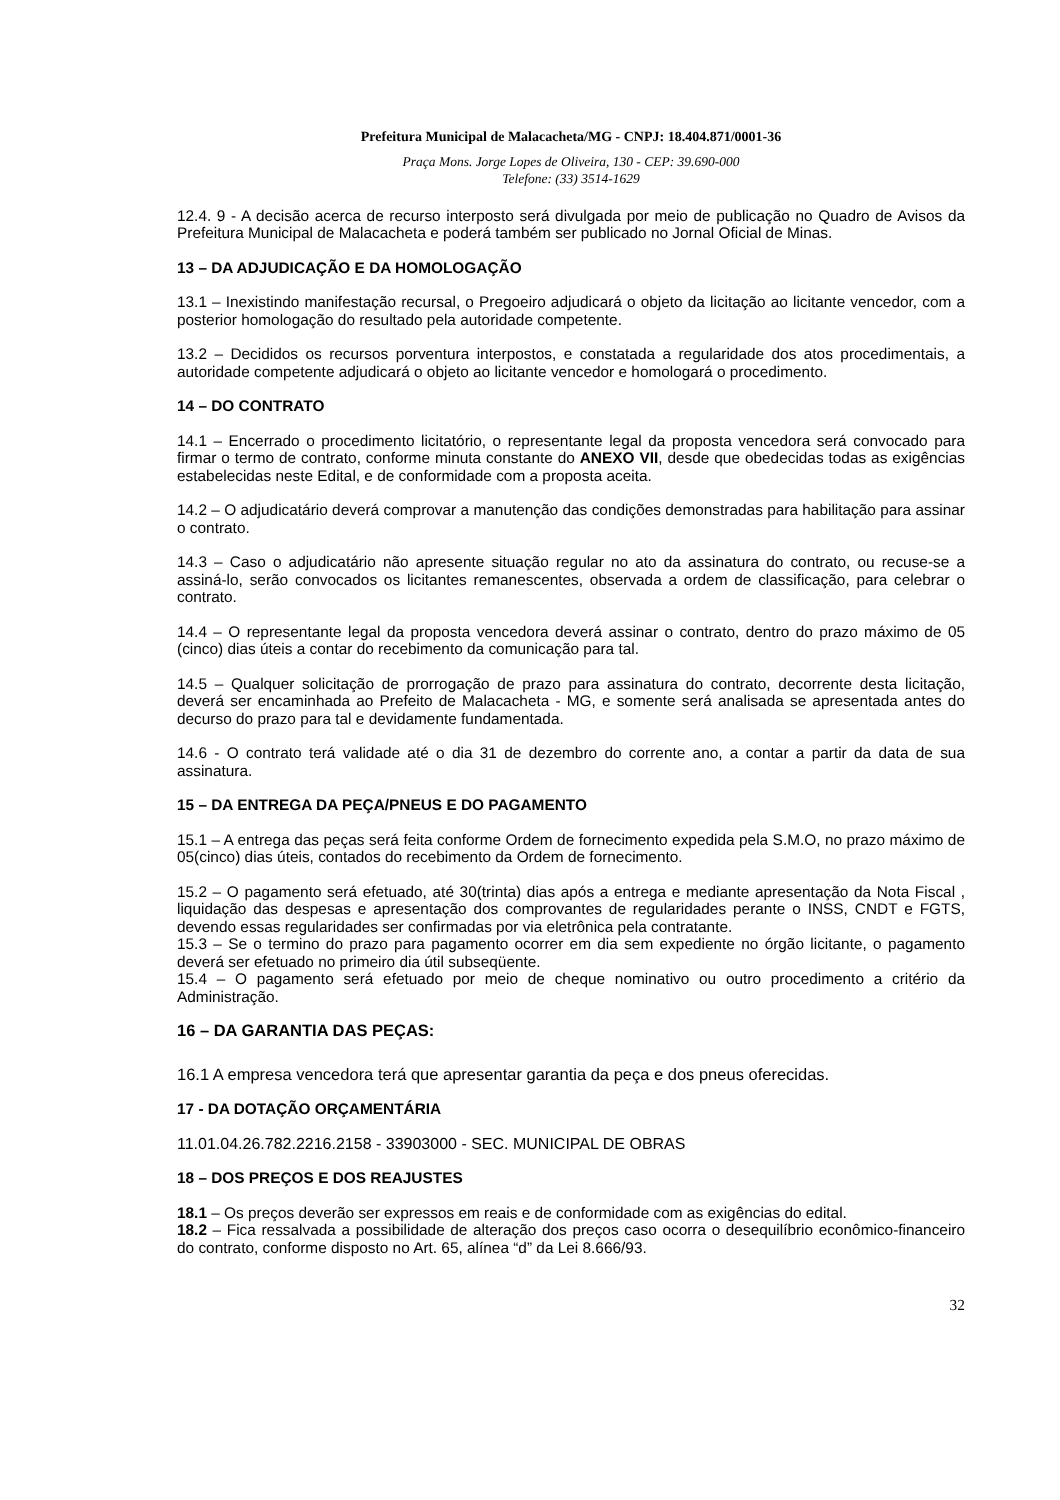Prefeitura Municipal de Malacacheta/MG - CNPJ: 18.404.871/0001-36
Praça Mons. Jorge Lopes de Oliveira, 130 - CEP: 39.690-000
Telefone: (33) 3514-1629
12.4. 9 - A decisão acerca de recurso interposto será divulgada por meio de publicação no Quadro de Avisos da Prefeitura Municipal de Malacacheta e poderá também ser publicado no Jornal Oficial de Minas.
13 – DA ADJUDICAÇÃO E DA HOMOLOGAÇÃO
13.1 – Inexistindo manifestação recursal, o Pregoeiro adjudicará o objeto da licitação ao licitante vencedor, com a posterior homologação do resultado pela autoridade competente.
13.2 – Decididos os recursos porventura interpostos, e constatada a regularidade dos atos procedimentais, a autoridade competente adjudicará o objeto ao licitante vencedor e homologará o procedimento.
14 – DO CONTRATO
14.1 – Encerrado o procedimento licitatório, o representante legal da proposta vencedora será convocado para firmar o termo de contrato, conforme minuta constante do ANEXO VII, desde que obedecidas todas as exigências estabelecidas neste Edital, e de conformidade com a proposta aceita.
14.2 – O adjudicatário deverá comprovar a manutenção das condições demonstradas para habilitação para assinar o contrato.
14.3 – Caso o adjudicatário não apresente situação regular no ato da assinatura do contrato, ou recuse-se a assiná-lo, serão convocados os licitantes remanescentes, observada a ordem de classificação, para celebrar o contrato.
14.4 – O representante legal da proposta vencedora deverá assinar o contrato, dentro do prazo máximo de 05 (cinco) dias úteis a contar do recebimento da comunicação para tal.
14.5 – Qualquer solicitação de prorrogação de prazo para assinatura do contrato, decorrente desta licitação, deverá ser encaminhada ao Prefeito de Malacacheta - MG, e somente será analisada se apresentada antes do decurso do prazo para tal e devidamente fundamentada.
14.6 - O contrato terá validade até o dia 31 de dezembro do corrente ano, a contar a partir da data de sua assinatura.
15 – DA ENTREGA DA PEÇA/PNEUS E DO PAGAMENTO
15.1 – A entrega das peças será feita conforme Ordem de fornecimento expedida pela S.M.O, no prazo máximo de 05(cinco) dias úteis, contados do recebimento da Ordem de fornecimento.
15.2 – O pagamento será efetuado, até 30(trinta) dias após a entrega e mediante apresentação da Nota Fiscal , liquidação das despesas e apresentação dos comprovantes de regularidades perante o INSS, CNDT e FGTS, devendo essas regularidades ser confirmadas por via eletrônica pela contratante.
15.3 – Se o termino do prazo para pagamento ocorrer em dia sem expediente no órgão licitante, o pagamento deverá ser efetuado no primeiro dia útil subseqüente.
15.4 – O pagamento será efetuado por meio de cheque nominativo ou outro procedimento a critério da Administração.
16 – DA GARANTIA DAS PEÇAS:
16.1 A empresa vencedora terá que apresentar garantia da peça e dos pneus oferecidas.
17 - DA DOTAÇÃO ORÇAMENTÁRIA
11.01.04.26.782.2216.2158 - 33903000 - SEC. MUNICIPAL DE OBRAS
18 – DOS PREÇOS E DOS REAJUSTES
18.1 – Os preços deverão ser expressos em reais e de conformidade com as exigências do edital.
18.2 – Fica ressalvada a possibilidade de alteração dos preços caso ocorra o desequilíbrio econômico-financeiro do contrato, conforme disposto no Art. 65, alínea “d” da Lei 8.666/93.
32